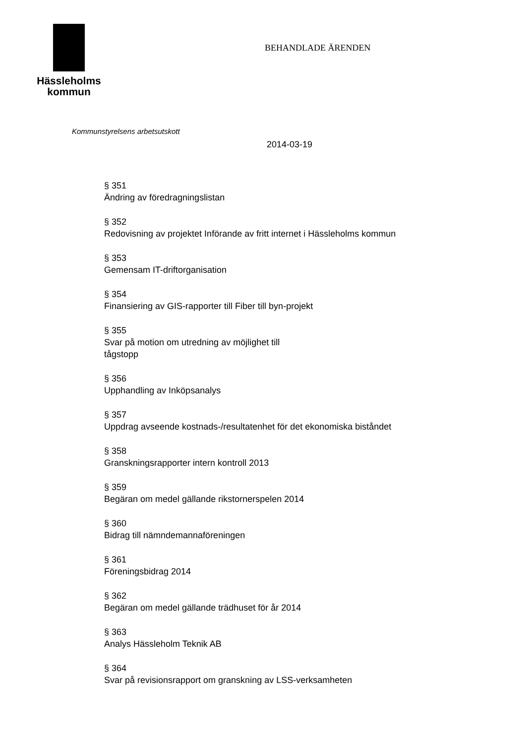Hässleholms
kommun
BEHANDLADE ÄRENDEN
Kommunstyrelsens arbetsutskott
2014-03-19
§ 351
Ändring av föredragningslistan
§ 352
Redovisning av projektet Införande av fritt internet i Hässleholms kommun
§ 353
Gemensam IT-driftorganisation
§ 354
Finansiering av GIS-rapporter till Fiber till byn-projekt
§ 355
Svar på motion om utredning av möjlighet till
tågstopp
§ 356
Upphandling av Inköpsanalys
§ 357
Uppdrag avseende kostnads-/resultatenhet för det ekonomiska biståndet
§ 358
Granskningsrapporter intern kontroll 2013
§ 359
Begäran om medel gällande rikstornerspelen 2014
§ 360
Bidrag till nämndemannaföreningen
§ 361
Föreningsbidrag 2014
§ 362
Begäran om medel gällande trädhuset för år 2014
§ 363
Analys Hässleholm Teknik AB
§ 364
Svar på revisionsrapport om granskning av LSS-verksamheten